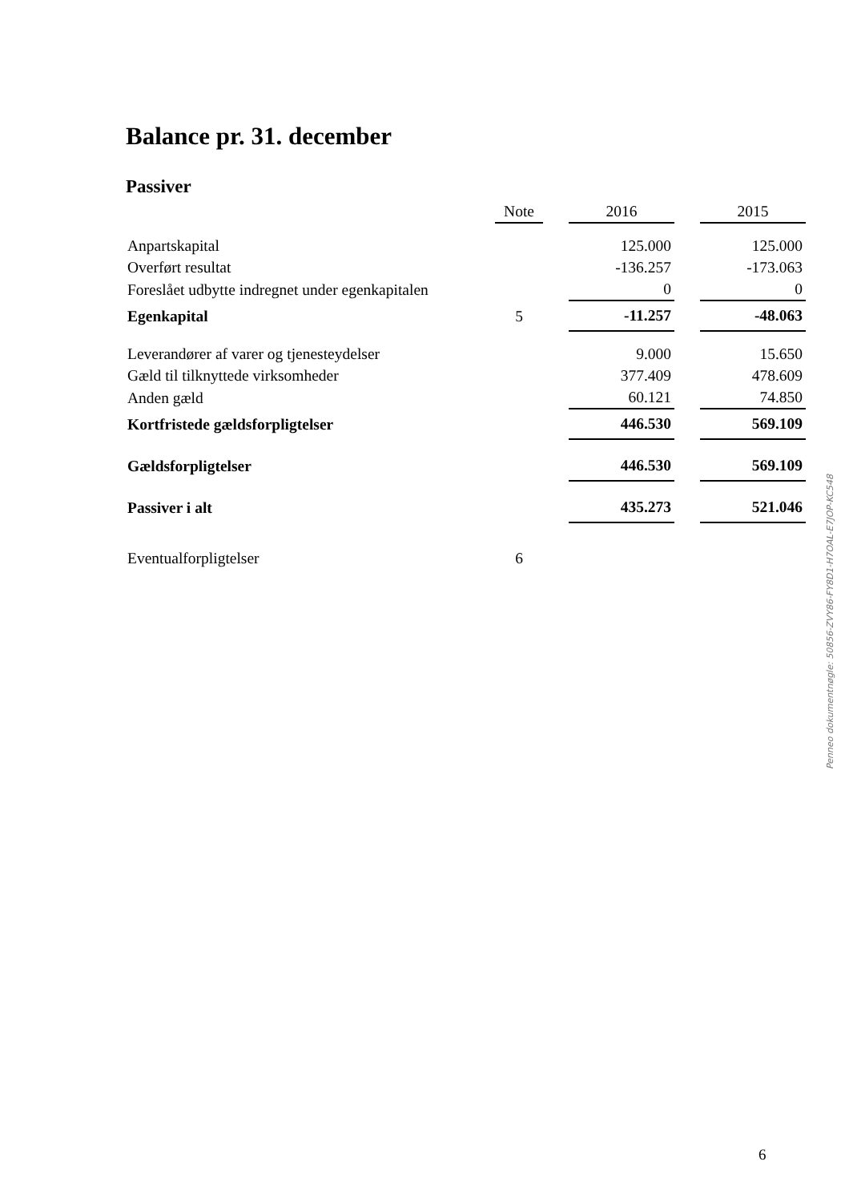Balance pr. 31. december
Passiver
| | Note | | 2016 | | 2015 |
| --- | --- | --- | --- | --- | --- |
| Anpartskapital | | | 125.000 | | 125.000 |
| Overført resultat | | | -136.257 | | -173.063 |
| Foreslået udbytte indregnet under egenkapitalen | | | 0 | | 0 |
| Egenkapital | 5 | | -11.257 | | -48.063 |
| Leverandører af varer og tjenesteydelser | | | 9.000 | | 15.650 |
| Gæld til tilknyttede virksomheder | | | 377.409 | | 478.609 |
| Anden gæld | | | 60.121 | | 74.850 |
| Kortfristede gældsforpligtelser | | | 446.530 | | 569.109 |
| Gældsforpligtelser | | | 446.530 | | 569.109 |
| Passiver i alt | | | 435.273 | | 521.046 |
| Eventualforpligtelser | 6 | | | | |
Penneo dokumentnøgle: 50856-ZVY86-FY8D1-H7OAL-E7JOP-KC548
6